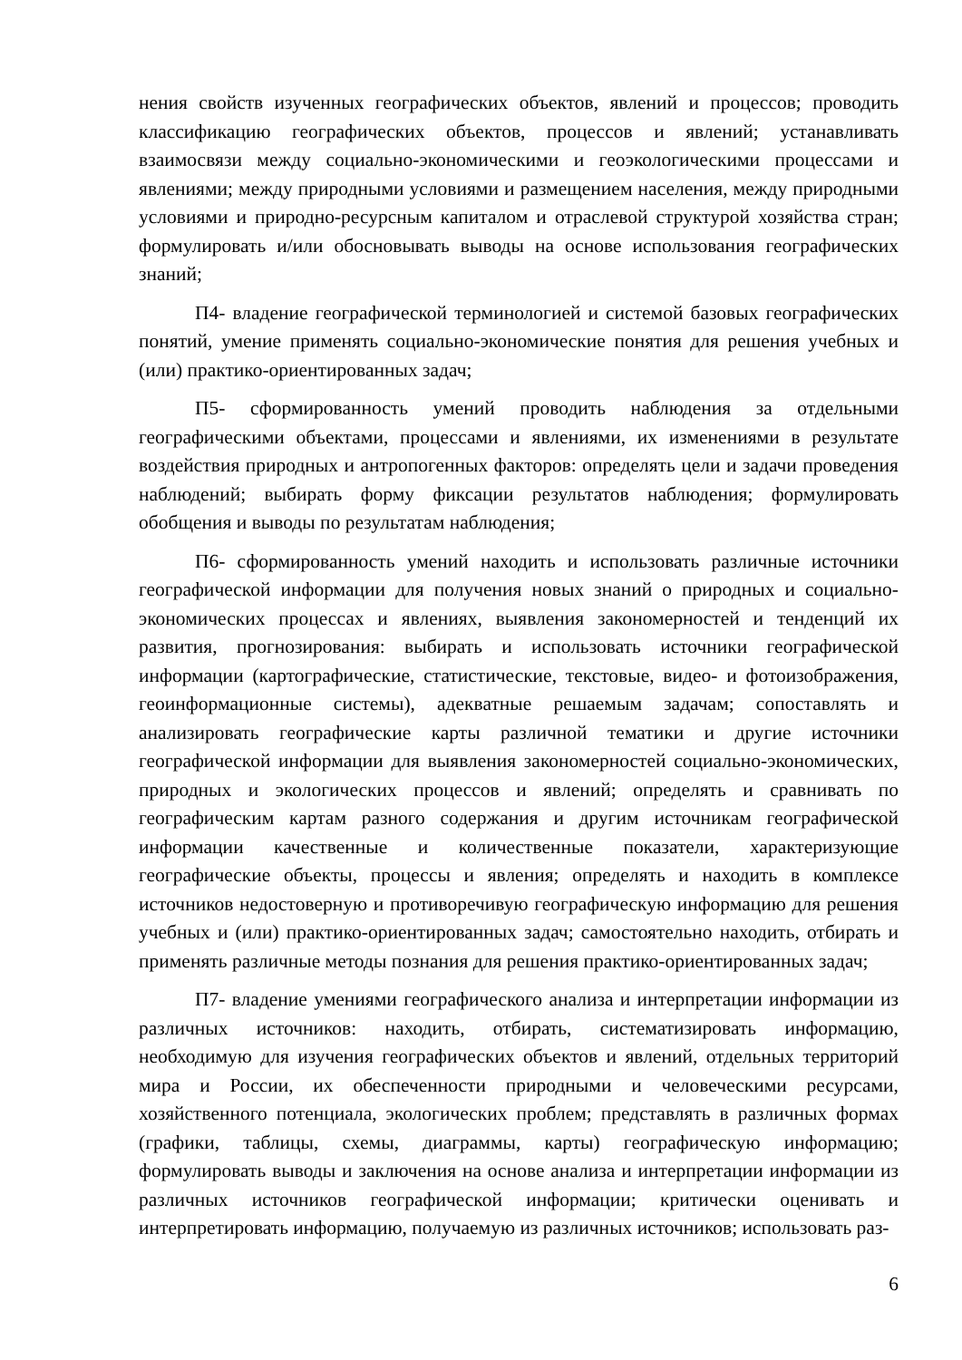нения свойств изученных географических объектов, явлений и процессов; проводить классификацию географических объектов, процессов и явлений; устанавливать взаимосвязи между социально-экономическими и геоэкологическими процессами и явлениями; между природными условиями и размещением населения, между природными условиями и природно-ресурсным капиталом и отраслевой структурой хозяйства стран; формулировать и/или обосновывать выводы на основе использования географических знаний;
П4- владение географической терминологией и системой базовых географических понятий, умение применять социально-экономические понятия для решения учебных и (или) практико-ориентированных задач;
П5- сформированность умений проводить наблюдения за отдельными географическими объектами, процессами и явлениями, их изменениями в результате воздействия природных и антропогенных факторов: определять цели и задачи проведения наблюдений; выбирать форму фиксации результатов наблюдения; формулировать обобщения и выводы по результатам наблюдения;
П6- сформированность умений находить и использовать различные источники географической информации для получения новых знаний о природных и социально-экономических процессах и явлениях, выявления закономерностей и тенденций их развития, прогнозирования: выбирать и использовать источники географической информации (картографические, статистические, текстовые, видео- и фотоизображения, геоинформационные системы), адекватные решаемым задачам; сопоставлять и анализировать географические карты различной тематики и другие источники географической информации для выявления закономерностей социально-экономических, природных и экологических процессов и явлений; определять и сравнивать по географическим картам разного содержания и другим источникам географической информации качественные и количественные показатели, характеризующие географические объекты, процессы и явления; определять и находить в комплексе источников недостоверную и противоречивую географическую информацию для решения учебных и (или) практико-ориентированных задач; самостоятельно находить, отбирать и применять различные методы познания для решения практико-ориентированных задач;
П7- владение умениями географического анализа и интерпретации информации из различных источников: находить, отбирать, систематизировать информацию, необходимую для изучения географических объектов и явлений, отдельных территорий мира и России, их обеспеченности природными и человеческими ресурсами, хозяйственного потенциала, экологических проблем; представлять в различных формах (графики, таблицы, схемы, диаграммы, карты) географическую информацию; формулировать выводы и заключения на основе анализа и интерпретации информации из различных источников географической информации; критически оценивать и интерпретировать информацию, получаемую из различных источников; использовать раз-
6